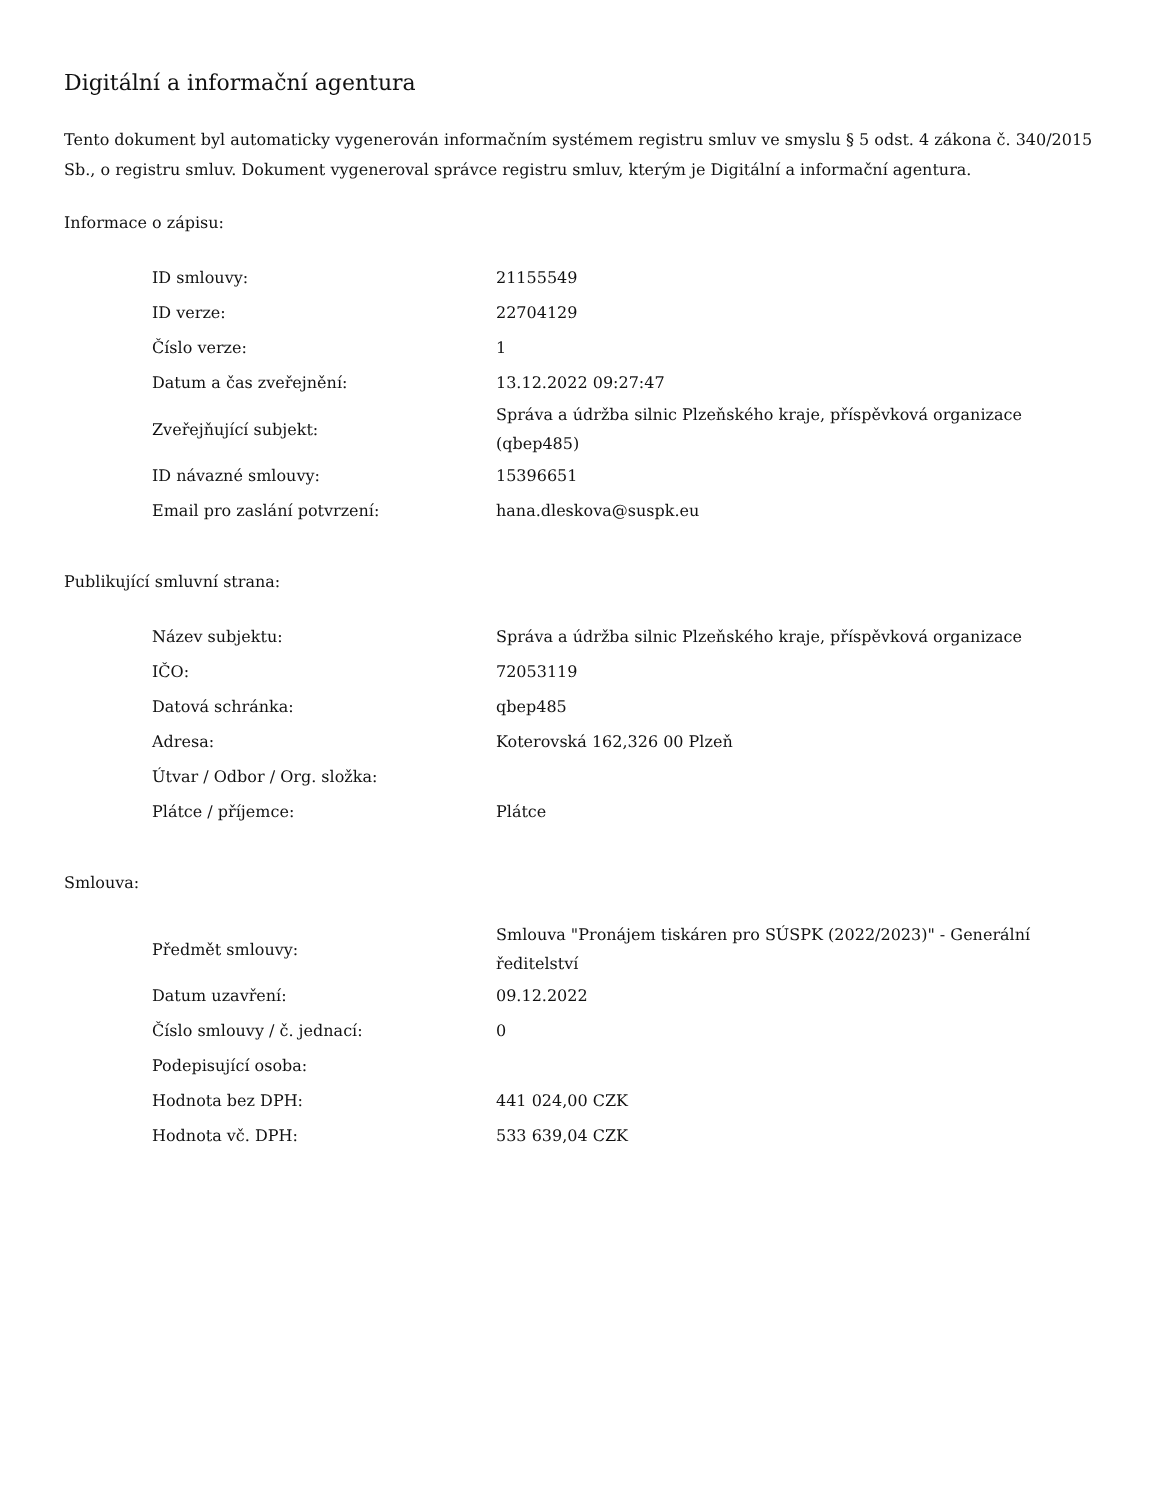Digitální a informační agentura
Tento dokument byl automaticky vygenerován informačním systémem registru smluv ve smyslu § 5 odst. 4 zákona č. 340/2015 Sb., o registru smluv. Dokument vygeneroval správce registru smluv, kterým je Digitální a informační agentura.
Informace o zápisu:
| ID smlouvy: | 21155549 |
| ID verze: | 22704129 |
| Číslo verze: | 1 |
| Datum a čas zveřejnění: | 13.12.2022 09:27:47 |
| Zveřejňující subjekt: | Správa a údržba silnic Plzeňského kraje, příspěvková organizace (qbep485) |
| ID návazné smlouvy: | 15396651 |
| Email pro zaslání potvrzení: | hana.dleskova@suspk.eu |
Publikující smluvní strana:
| Název subjektu: | Správa a údržba silnic Plzeňského kraje, příspěvková organizace |
| IČO: | 72053119 |
| Datová schránka: | qbep485 |
| Adresa: | Koterovská 162,326 00 Plzeň |
| Útvar / Odbor / Org. složka: | |
| Plátce / příjemce: | Plátce |
Smlouva:
| Předmět smlouvy: | Smlouva "Pronájem tiskáren pro SÚSPK (2022/2023)" - Generální ředitelství |
| Datum uzavření: | 09.12.2022 |
| Číslo smlouvy / č. jednací: | 0 |
| Podepisující osoba: | |
| Hodnota bez DPH: | 441 024,00 CZK |
| Hodnota vč. DPH: | 533 639,04 CZK |